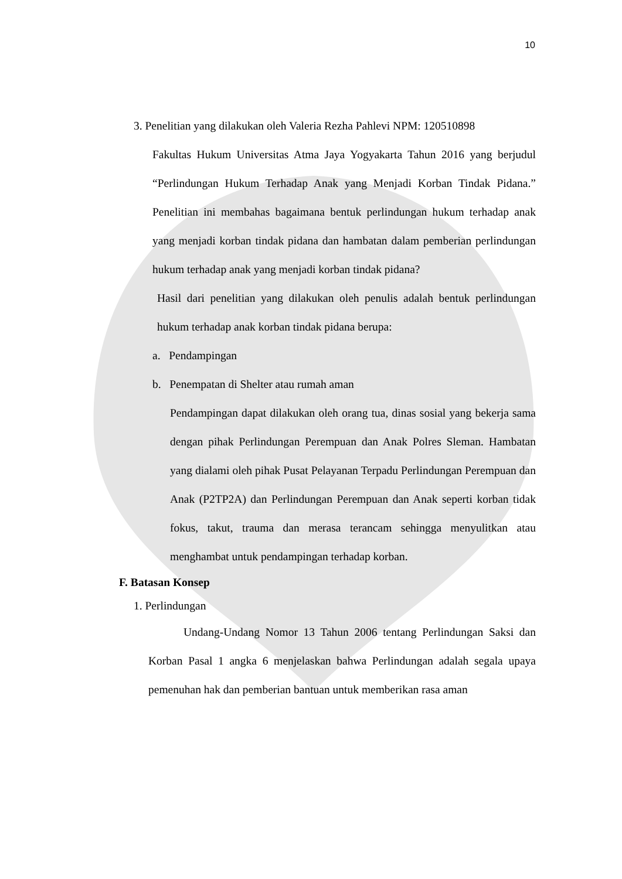10
3. Penelitian yang dilakukan oleh Valeria Rezha Pahlevi NPM: 120510898
Fakultas Hukum Universitas Atma Jaya Yogyakarta Tahun 2016 yang berjudul “Perlindungan Hukum Terhadap Anak yang Menjadi Korban Tindak Pidana.” Penelitian ini membahas bagaimana bentuk perlindungan hukum terhadap anak yang menjadi korban tindak pidana dan hambatan dalam pemberian perlindungan hukum terhadap anak yang menjadi korban tindak pidana?
Hasil dari penelitian yang dilakukan oleh penulis adalah bentuk perlindungan hukum terhadap anak korban tindak pidana berupa:
a. Pendampingan
b. Penempatan di Shelter atau rumah aman
Pendampingan dapat dilakukan oleh orang tua, dinas sosial yang bekerja sama dengan pihak Perlindungan Perempuan dan Anak Polres Sleman. Hambatan yang dialami oleh pihak Pusat Pelayanan Terpadu Perlindungan Perempuan dan Anak (P2TP2A) dan Perlindungan Perempuan dan Anak seperti korban tidak fokus, takut, trauma dan merasa terancam sehingga menyulitkan atau menghambat untuk pendampingan terhadap korban.
F. Batasan Konsep
1. Perlindungan
Undang-Undang Nomor 13 Tahun 2006 tentang Perlindungan Saksi dan Korban Pasal 1 angka 6 menjelaskan bahwa Perlindungan adalah segala upaya pemenuhan hak dan pemberian bantuan untuk memberikan rasa aman